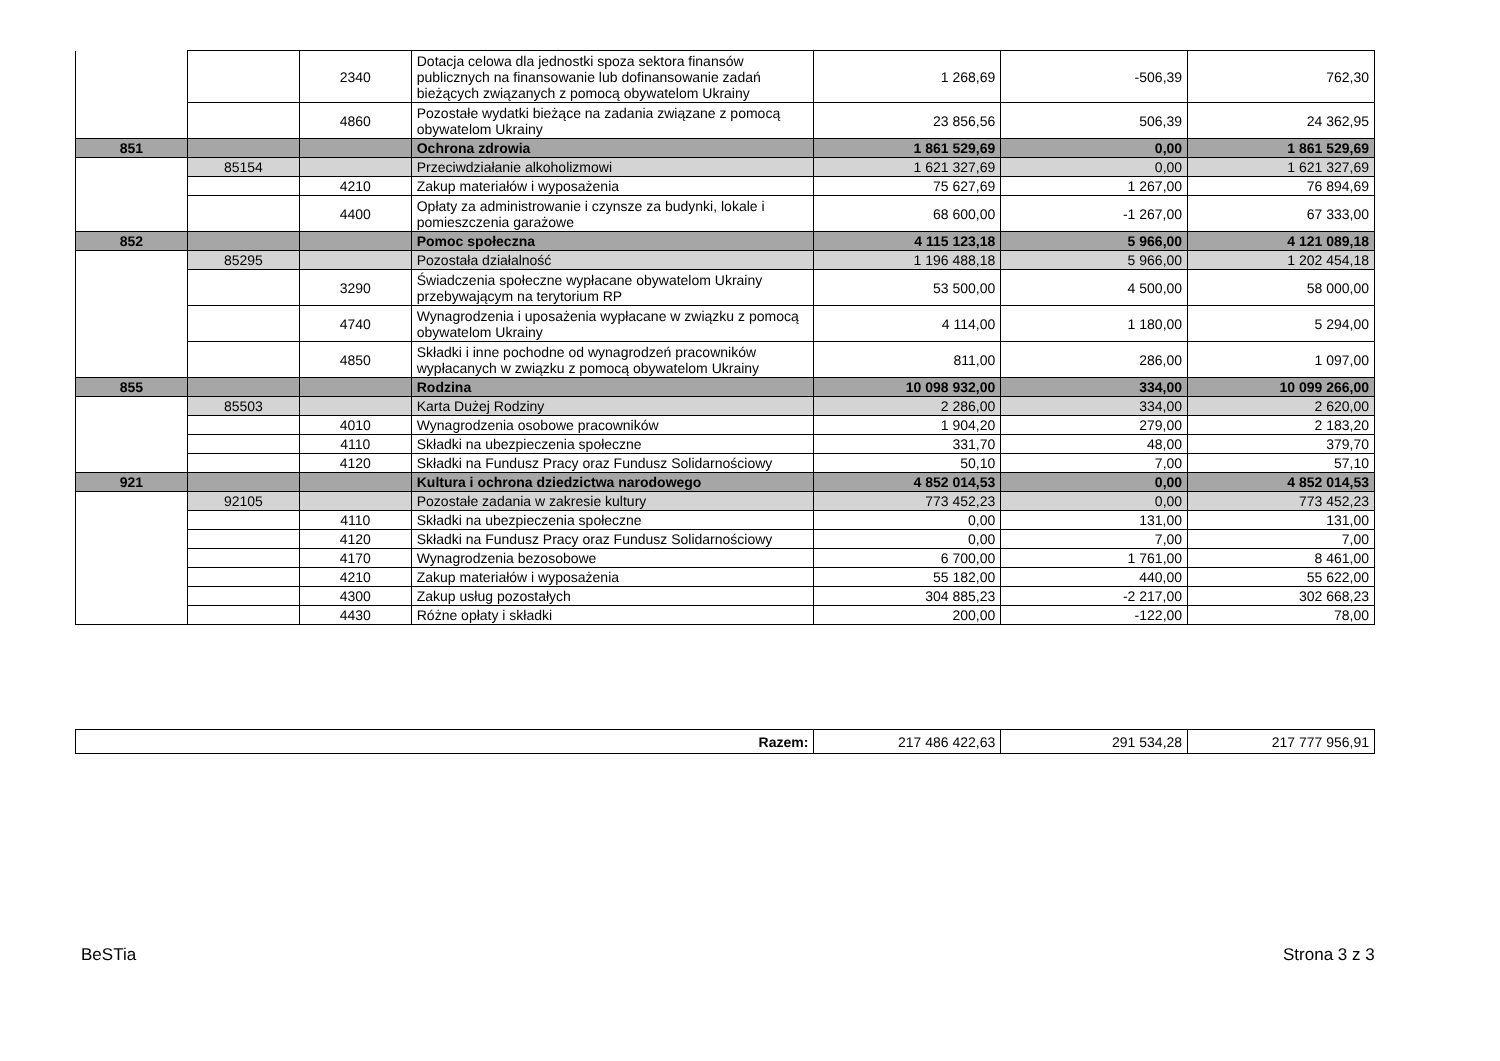| | | 2340 | Dotacja celowa dla jednostki spoza sektora finansów publicznych na finansowanie lub dofinansowanie zadań bieżących związanych z pomocą obywatelom Ukrainy | 1 268,69 | -506,39 | 762,30 |
| | | 4860 | Pozostałe wydatki bieżące na zadania związane z pomocą obywatelom Ukrainy | 23 856,56 | 506,39 | 24 362,95 |
| 851 | | | Ochrona zdrowia | 1 861 529,69 | 0,00 | 1 861 529,69 |
| | 85154 | | Przeciwdziałanie alkoholizmowi | 1 621 327,69 | 0,00 | 1 621 327,69 |
| | | 4210 | Zakup materiałów i wyposażenia | 75 627,69 | 1 267,00 | 76 894,69 |
| | | 4400 | Opłaty za administrowanie i czynsze za budynki, lokale i pomieszczenia garażowe | 68 600,00 | -1 267,00 | 67 333,00 |
| 852 | | | Pomoc społeczna | 4 115 123,18 | 5 966,00 | 4 121 089,18 |
| | 85295 | | Pozostała działalność | 1 196 488,18 | 5 966,00 | 1 202 454,18 |
| | | 3290 | Świadczenia społeczne wypłacane obywatelom Ukrainy przebywającym na terytorium RP | 53 500,00 | 4 500,00 | 58 000,00 |
| | | 4740 | Wynagrodzenia i uposażenia wypłacane w związku z pomocą obywatelom Ukrainy | 4 114,00 | 1 180,00 | 5 294,00 |
| | | 4850 | Składki i inne pochodne od wynagrodzeń pracowników wypłacanych w związku z pomocą obywatelom Ukrainy | 811,00 | 286,00 | 1 097,00 |
| 855 | | | Rodzina | 10 098 932,00 | 334,00 | 10 099 266,00 |
| | 85503 | | Karta Dużej Rodziny | 2 286,00 | 334,00 | 2 620,00 |
| | | 4010 | Wynagrodzenia osobowe pracowników | 1 904,20 | 279,00 | 2 183,20 |
| | | 4110 | Składki na ubezpieczenia społeczne | 331,70 | 48,00 | 379,70 |
| | | 4120 | Składki na Fundusz Pracy oraz Fundusz Solidarnościowy | 50,10 | 7,00 | 57,10 |
| 921 | | | Kultura i ochrona dziedzictwa narodowego | 4 852 014,53 | 0,00 | 4 852 014,53 |
| | 92105 | | Pozostałe zadania w zakresie kultury | 773 452,23 | 0,00 | 773 452,23 |
| | | 4110 | Składki na ubezpieczenia społeczne | 0,00 | 131,00 | 131,00 |
| | | 4120 | Składki na Fundusz Pracy oraz Fundusz Solidarnościowy | 0,00 | 7,00 | 7,00 |
| | | 4170 | Wynagrodzenia bezosobowe | 6 700,00 | 1 761,00 | 8 461,00 |
| | | 4210 | Zakup materiałów i wyposażenia | 55 182,00 | 440,00 | 55 622,00 |
| | | 4300 | Zakup usług pozostałych | 304 885,23 | -2 217,00 | 302 668,23 |
| | | 4430 | Różne opłaty i składki | 200,00 | -122,00 | 78,00 |
| Razem: | 217 486 422,63 | 291 534,28 | 217 777 956,91 |
BeSTia Strona 3 z 3